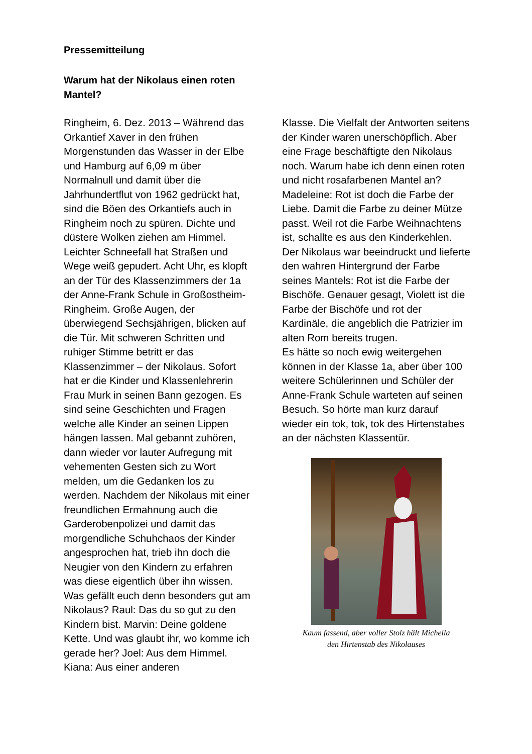Pressemitteilung
Warum hat der Nikolaus einen roten Mantel?
Ringheim, 6. Dez. 2013 – Während das Orkantief Xaver in den frühen Morgenstunden das Wasser in der Elbe und Hamburg auf 6,09 m über Normalnull und damit über die Jahrhundertflut von 1962 gedrückt hat, sind die Böen des Orkantiefs auch in Ringheim noch zu spüren. Dichte und düstere Wolken ziehen am Himmel. Leichter Schneefall hat Straßen und Wege weiß gepudert. Acht Uhr, es klopft an der Tür des Klassenzimmers der 1a der Anne-Frank Schule in Großostheim-Ringheim. Große Augen, der überwiegend Sechsjährigen, blicken auf die Tür. Mit schweren Schritten und ruhiger Stimme betritt er das Klassenzimmer – der Nikolaus. Sofort hat er die Kinder und Klassenlehrerin Frau Murk in seinen Bann gezogen. Es sind seine Geschichten und Fragen welche alle Kinder an seinen Lippen hängen lassen. Mal gebannt zuhören, dann wieder vor lauter Aufregung mit vehementen Gesten sich zu Wort melden, um die Gedanken los zu werden. Nachdem der Nikolaus mit einer freundlichen Ermahnung auch die Garderobenpolizei und damit das morgendliche Schuhchaos der Kinder angesprochen hat, trieb ihn doch die Neugier von den Kindern zu erfahren was diese eigentlich über ihn wissen. Was gefällt euch denn besonders gut am Nikolaus? Raul: Das du so gut zu den Kindern bist. Marvin: Deine goldene Kette. Und was glaubt ihr, wo komme ich gerade her? Joel: Aus dem Himmel. Kiana: Aus einer anderen
Klasse. Die Vielfalt der Antworten seitens der Kinder waren unerschöpflich. Aber eine Frage beschäftigte den Nikolaus noch. Warum habe ich denn einen roten und nicht rosafarbenen Mantel an? Madeleine: Rot ist doch die Farbe der Liebe. Damit die Farbe zu deiner Mütze passt. Weil rot die Farbe Weihnachtens ist, schallte es aus den Kinderkehlen. Der Nikolaus war beeindruckt und lieferte den wahren Hintergrund der Farbe seines Mantels: Rot ist die Farbe der Bischöfe. Genauer gesagt, Violett ist die Farbe der Bischöfe und rot der Kardinäle, die angeblich die Patrizier im alten Rom bereits trugen.
Es hätte so noch ewig weitergehen können in der Klasse 1a, aber über 100 weitere Schülerinnen und Schüler der Anne-Frank Schule warteten auf seinen Besuch. So hörte man kurz darauf wieder ein tok, tok, tok des Hirtenstabes an der nächsten Klassentür.
Kaum fassend, aber voller Stolz hält Michella den Hirtenstab des Nikolauses